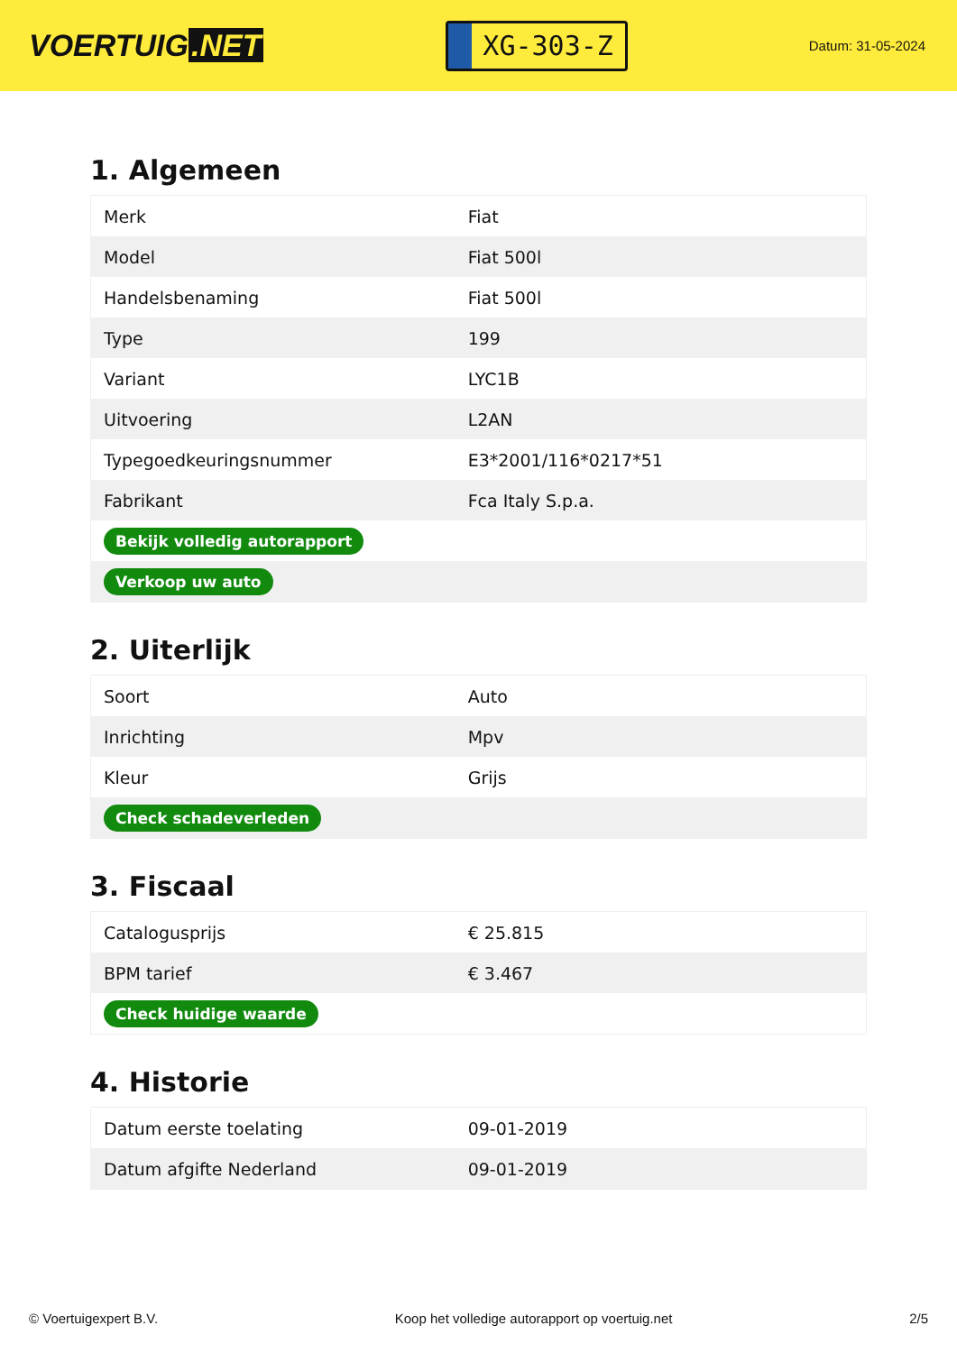VOERTUIG.NET
XG-303-Z
Datum: 31-05-2024
1. Algemeen
| Merk | Fiat |
| Model | Fiat 500l |
| Handelsbenaming | Fiat 500l |
| Type | 199 |
| Variant | LYC1B |
| Uitvoering | L2AN |
| Typegoedkeuringsnummer | E3*2001/116*0217*51 |
| Fabrikant | Fca Italy S.p.a. |
| Bekijk volledig autorapport | |
| Verkoop uw auto | |
2. Uiterlijk
| Soort | Auto |
| Inrichting | Mpv |
| Kleur | Grijs |
| Check schadeverleden | |
3. Fiscaal
| Catalogusprijs | € 25.815 |
| BPM tarief | € 3.467 |
| Check huidige waarde | |
4. Historie
| Datum eerste toelating | 09-01-2019 |
| Datum afgifte Nederland | 09-01-2019 |
© Voertuigexpert B.V. Koop het volledige autorapport op voertuig.net 2/5